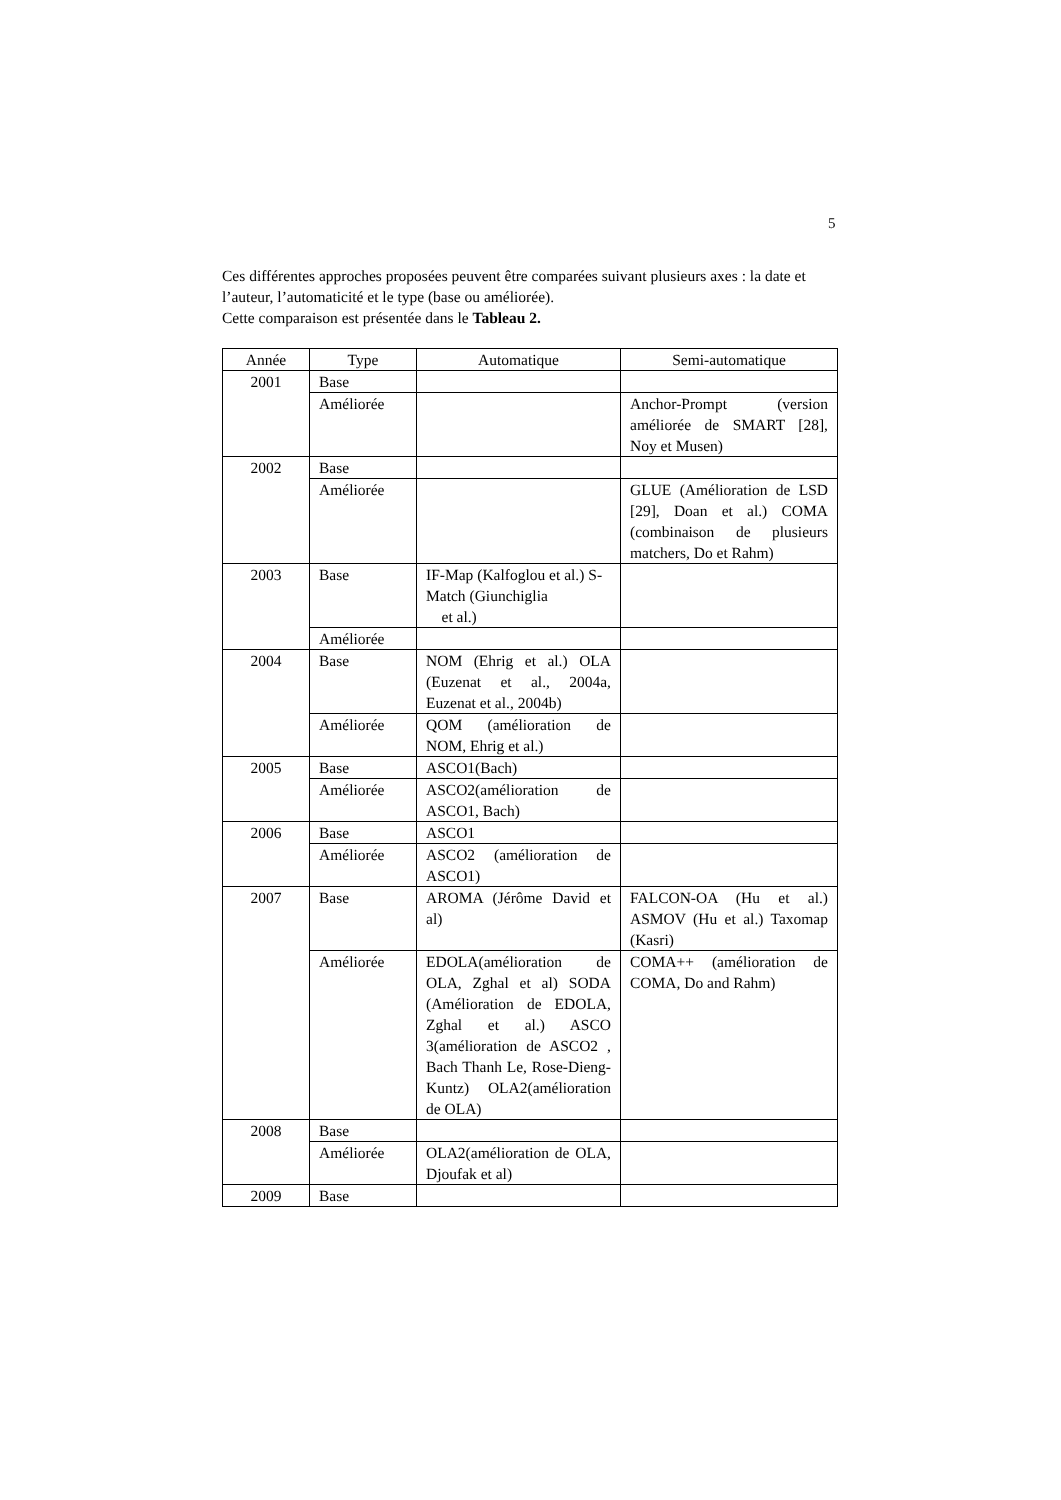5
Ces différentes approches proposées peuvent être comparées suivant plusieurs axes : la date et l’auteur, l’automaticité et le type (base ou améliorée).
Cette comparaison est présentée dans le Tableau 2.
| Année | Type | Automatique | Semi-automatique |
| --- | --- | --- | --- |
| 2001 | Base | | |
| | Améliorée | | Anchor-Prompt (version améliorée de SMART [28], Noy et Musen) |
| 2002 | Base | | |
| | Améliorée | | GLUE (Amélioration de LSD [29], Doan et al.) COMA (combinaison de plusieurs matchers, Do et Rahm) |
| 2003 | Base | IF-Map (Kalfoglou et al.) S-Match (Giunchiglia et al.) | |
| | Améliorée | | |
| 2004 | Base | NOM (Ehrig et al.) OLA (Euzenat et al., 2004a, Euzenat et al., 2004b) | |
| | Améliorée | QOM (amélioration de NOM, Ehrig et al.) | |
| 2005 | Base | ASCO1(Bach) | |
| | Améliorée | ASCO2(amélioration de ASCO1, Bach) | |
| 2006 | Base | ASCO1 | |
| | Améliorée | ASCO2 (amélioration de ASCO1) | |
| 2007 | Base | AROMA (Jérôme David et al) | FALCON-OA (Hu et al.) ASMOV (Hu et al.) Taxomap (Kasri) |
| | Améliorée | EDOLA(amélioration de OLA, Zghal et al) SODA (Amélioration de EDOLA, Zghal et al.) ASCO 3(amélioration de ASCO2 , Bach Thanh Le, Rose-Dieng-Kuntz) OLA2(amélioration de OLA) | COMA++ (amélioration de COMA, Do and Rahm) |
| 2008 | Base | | |
| | Améliorée | OLA2(amélioration de OLA, Djoufak et al) | |
| 2009 | Base | | |